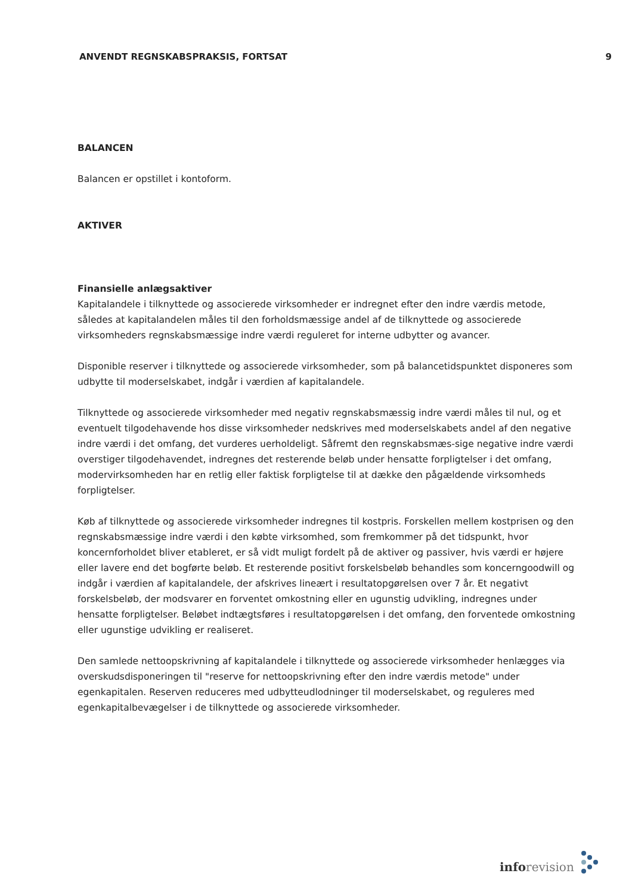ANVENDT REGNSKABSPRAKSIS, FORTSAT
9
BALANCEN
Balancen er opstillet i kontoform.
AKTIVER
Finansielle anlægsaktiver
Kapitalandele i tilknyttede og associerede virksomheder er indregnet efter den indre værdis metode, således at kapitalandelen måles til den forholdsmæssige andel af de tilknyttede og associerede virksomheders regnskabsmæssige indre værdi reguleret for interne udbytter og avancer.
Disponible reserver i tilknyttede og associerede virksomheder, som på balancetidspunktet disponeres som udbytte til moderselskabet, indgår i værdien af kapitalandele.
Tilknyttede og associerede virksomheder med negativ regnskabsmæssig indre værdi måles til nul, og et eventuelt tilgodehavende hos disse virksomheder nedskrives med moderselskabets andel af den negative indre værdi i det omfang, det vurderes uerholdeligt. Såfremt den regnskabsmæs-sige negative indre værdi overstiger tilgodehavendet, indregnes det resterende beløb under hensatte forpligtelser i det omfang, modervirksomheden har en retlig eller faktisk forpligtelse til at dække den pågældende virksomheds forpligtelser.
Køb af tilknyttede og associerede virksomheder indregnes til kostpris. Forskellen mellem kostprisen og den regnskabsmæssige indre værdi i den købte virksomhed, som fremkommer på det tidspunkt, hvor koncernforholdet bliver etableret, er så vidt muligt fordelt på de aktiver og passiver, hvis værdi er højere eller lavere end det bogførte beløb. Et resterende positivt forskelsbeløb behandles som koncerngoodwill og indgår i værdien af kapitalandele, der afskrives lineært i resultatopgørelsen over 7 år. Et negativt forskelsbeløb, der modsvarer en forventet omkostning eller en ugunstig udvikling, indregnes under hensatte forpligtelser. Beløbet indtægtsføres i resultatopgørelsen i det omfang, den forventede omkostning eller ugunstige udvikling er realiseret.
Den samlede nettoopskrivning af kapitalandele i tilknyttede og associerede virksomheder henlægges via overskudsdisponeringen til "reserve for nettoopskrivning efter den indre værdis metode" under egenkapitalen. Reserven reduceres med udbytteudlodninger til moderselskabet, og reguleres med egenkapitalbevægelser i de tilknyttede og associerede virksomheder.
info revision